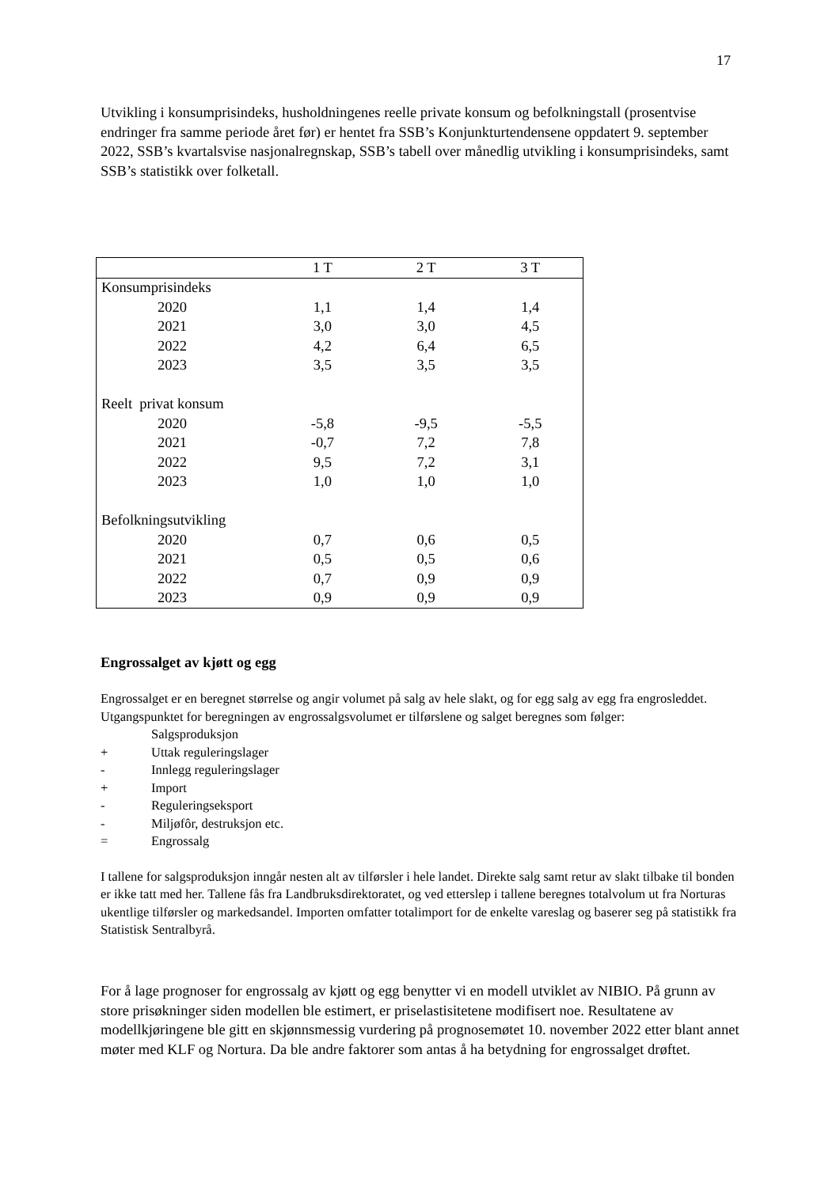17
Utvikling i konsumprisindeks, husholdningenes reelle private konsum og befolkningstall (prosentvise endringer fra samme periode året før) er hentet fra SSB’s Konjunkturtendensene oppdatert 9. september 2022, SSB’s kvartalsvise nasjonalregnskap, SSB’s tabell over månedlig utvikling i konsumprisindeks, samt SSB’s statistikk over folketall.
| | 1 T | 2 T | 3 T |
| --- | --- | --- | --- |
| Konsumprisindeks | | | |
| 2020 | 1,1 | 1,4 | 1,4 |
| 2021 | 3,0 | 3,0 | 4,5 |
| 2022 | 4,2 | 6,4 | 6,5 |
| 2023 | 3,5 | 3,5 | 3,5 |
| Reelt privat konsum | | | |
| 2020 | -5,8 | -9,5 | -5,5 |
| 2021 | -0,7 | 7,2 | 7,8 |
| 2022 | 9,5 | 7,2 | 3,1 |
| 2023 | 1,0 | 1,0 | 1,0 |
| Befolkningsutvikling | | | |
| 2020 | 0,7 | 0,6 | 0,5 |
| 2021 | 0,5 | 0,5 | 0,6 |
| 2022 | 0,7 | 0,9 | 0,9 |
| 2023 | 0,9 | 0,9 | 0,9 |
Engrossalget av kjøtt og egg
Engrossalget er en beregnet størrelse og angir volumet på salg av hele slakt, og for egg salg av egg fra engrosleddet. Utgangspunktet for beregningen av engrossalgsvolumet er tilførslene og salget beregnes som følger:
| | Salgsproduksjon |
| + | Uttak reguleringslager |
| - | Innlegg reguleringslager |
| + | Import |
| - | Reguleringseksport |
| - | Miljøfôr, destruksjon etc. |
| = | Engrossalg |
I tallene for salgsproduksjon inngår nesten alt av tilførsler i hele landet. Direkte salg samt retur av slakt tilbake til bonden er ikke tatt med her. Tallene fås fra Landbruksdirektoratet, og ved etterslep i tallene beregnes totalvolum ut fra Norturas ukentlige tilførsler og markedsandel. Importen omfatter totalimport for de enkelte vareslag og baserer seg på statistikk fra Statistisk Sentralbyrå.
For å lage prognoser for engrossalg av kjøtt og egg benytter vi en modell utviklet av NIBIO. På grunn av store prisøkninger siden modellen ble estimert, er priselastisitetene modifisert noe. Resultatene av modellkjøringene ble gitt en skjønnsmessig vurdering på prognosemøtet 10. november 2022 etter blant annet møter med KLF og Nortura. Da ble andre faktorer som antas å ha betydning for engrossalget drøftet.